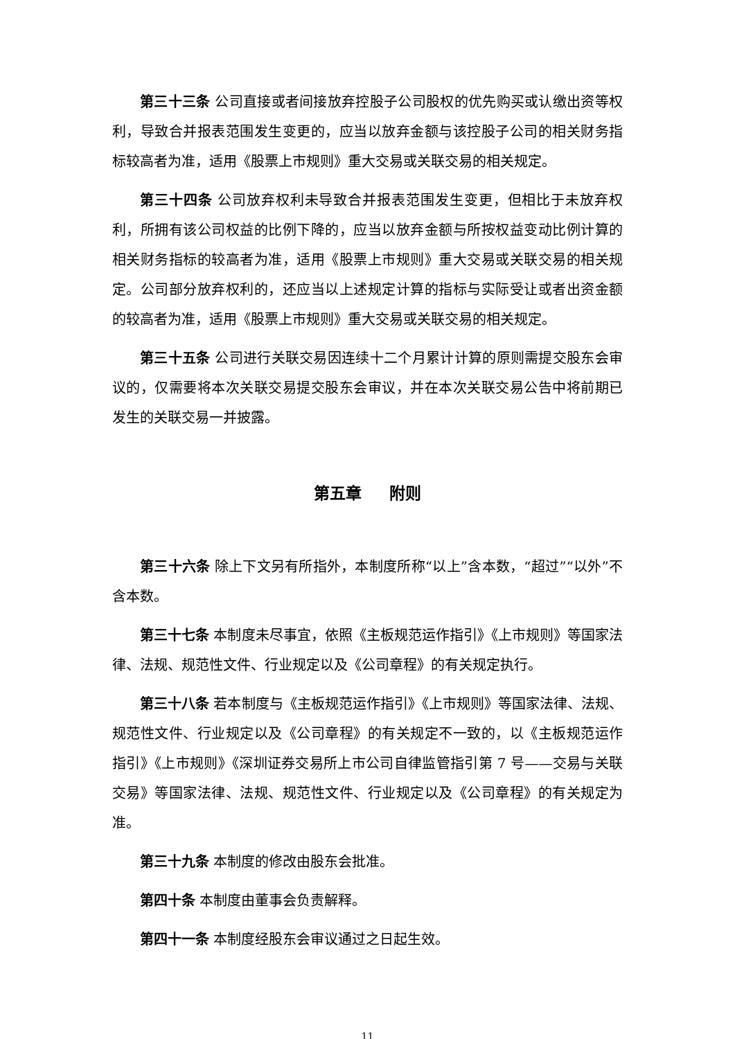第三十三条 公司直接或者间接放弃控股子公司股权的优先购买或认缴出资等权利，导致合并报表范围发生变更的，应当以放弃金额与该控股子公司的相关财务指标较高者为准，适用《股票上市规则》重大交易或关联交易的相关规定。
第三十四条 公司放弃权利未导致合并报表范围发生变更，但相比于未放弃权利，所拥有该公司权益的比例下降的，应当以放弃金额与所按权益变动比例计算的相关财务指标的较高者为准，适用《股票上市规则》重大交易或关联交易的相关规定。公司部分放弃权利的，还应当以上述规定计算的指标与实际受让或者出资金额的较高者为准，适用《股票上市规则》重大交易或关联交易的相关规定。
第三十五条 公司进行关联交易因连续十二个月累计计算的原则需提交股东会审议的，仅需要将本次关联交易提交股东会审议，并在本次关联交易公告中将前期已发生的关联交易一并披露。
第五章 附则
第三十六条 除上下文另有所指外，本制度所称“以上”含本数，“超过”“以外”不含本数。
第三十七条 本制度未尽事宜，依照《主板规范运作指引》《上市规则》等国家法律、法规、规范性文件、行业规定以及《公司章程》的有关规定执行。
第三十八条 若本制度与《主板规范运作指引》《上市规则》等国家法律、法规、规范性文件、行业规定以及《公司章程》的有关规定不一致的，以《主板规范运作指引》《上市规则》《深圳证券交易所上市公司自律监管指引第 7 号——交易与关联交易》等国家法律、法规、规范性文件、行业规定以及《公司章程》的有关规定为准。
第三十九条 本制度的修改由股东会批准。
第四十条 本制度由董事会负责解释。
第四十一条 本制度经股东会审议通过之日起生效。
11